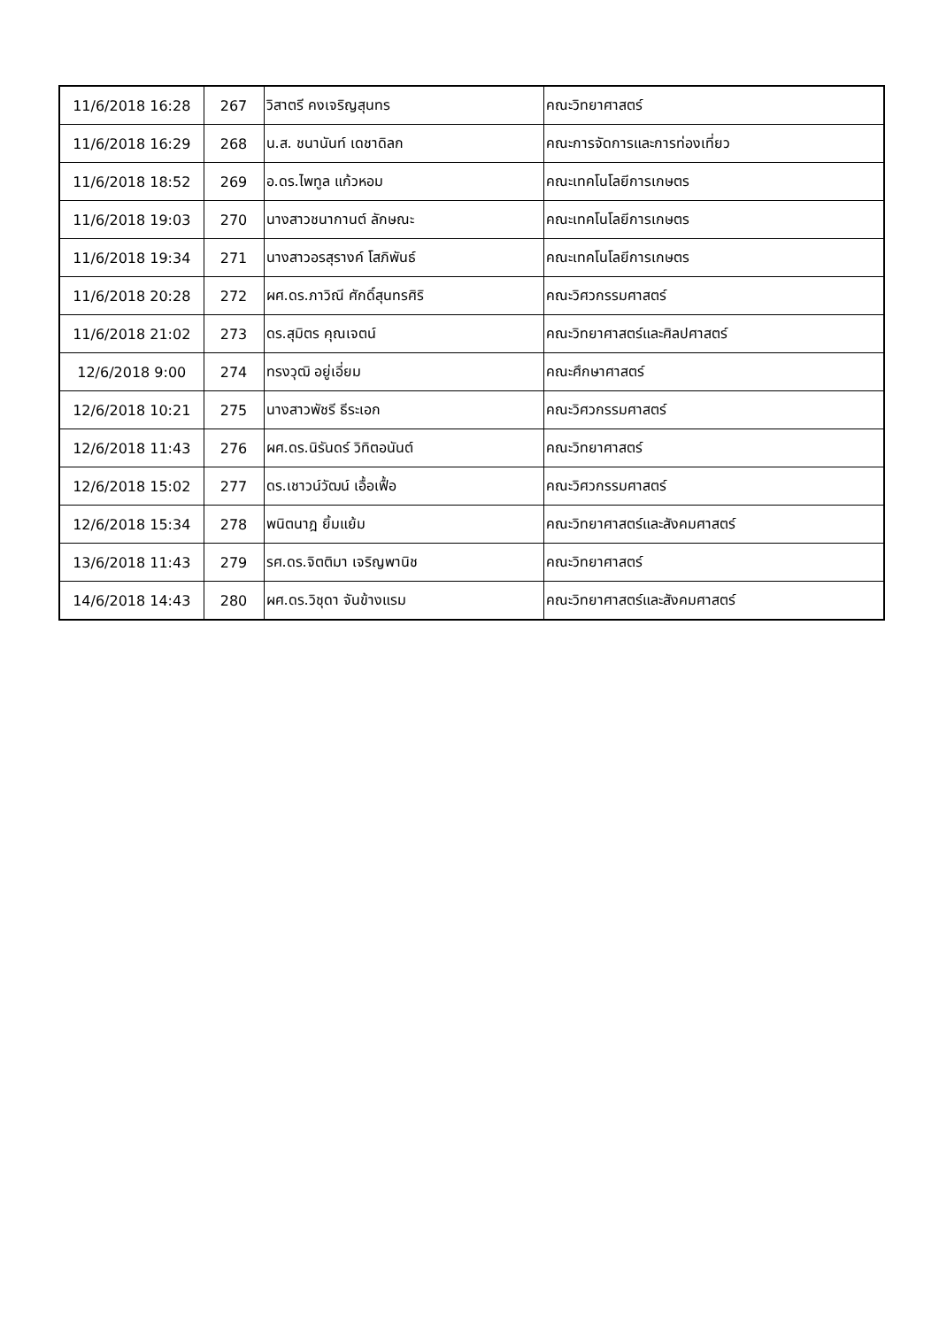| 11/6/2018 16:28 | 267 | วิสาตรี คงเจริญสุนทร | คณะวิทยาศาสตร์ |
| 11/6/2018 16:29 | 268 | น.ส. ชนานันท์ เดชาดิลก | คณะการจัดการและการท่องเที่ยว |
| 11/6/2018 18:52 | 269 | อ.ดร.ไพทูล แก้วหอม | คณะเทคโนโลยีการเกษตร |
| 11/6/2018 19:03 | 270 | นางสาวชนากานต์ ลักษณะ | คณะเทคโนโลยีการเกษตร |
| 11/6/2018 19:34 | 271 | นางสาวอรสุรางค์ โสภิพันธ์ | คณะเทคโนโลยีการเกษตร |
| 11/6/2018 20:28 | 272 | ผศ.ดร.ภาวิณี ศักดิ์สุนทรศิริ | คณะวิศวกรรมศาสตร์ |
| 11/6/2018 21:02 | 273 | ดร.สุมิตร คุณเจตน์ | คณะวิทยาศาสตร์และศิลปศาสตร์ |
| 12/6/2018 9:00 | 274 | ทรงวุฒิ อยู่เอี่ยม | คณะศึกษาศาสตร์ |
| 12/6/2018 10:21 | 275 | นางสาวพัชรี ธีระเอก | คณะวิศวกรรมศาสตร์ |
| 12/6/2018 11:43 | 276 | ผศ.ดร.นิรันดร์ วิทิตอนันต์ | คณะวิทยาศาสตร์ |
| 12/6/2018 15:02 | 277 | ดร.เชาวน์วัฒน์ เอื้อเฟื้อ | คณะวิศวกรรมศาสตร์ |
| 12/6/2018 15:34 | 278 | พนิตนาฎ ยิ้มแย้ม | คณะวิทยาศาสตร์และสังคมศาสตร์ |
| 13/6/2018 11:43 | 279 | รศ.ดร.จิตติมา เจริญพานิช | คณะวิทยาศาสตร์ |
| 14/6/2018 14:43 | 280 | ผศ.ดร.วิชุดา จันข้างแรม | คณะวิทยาศาสตร์และสังคมศาสตร์ |